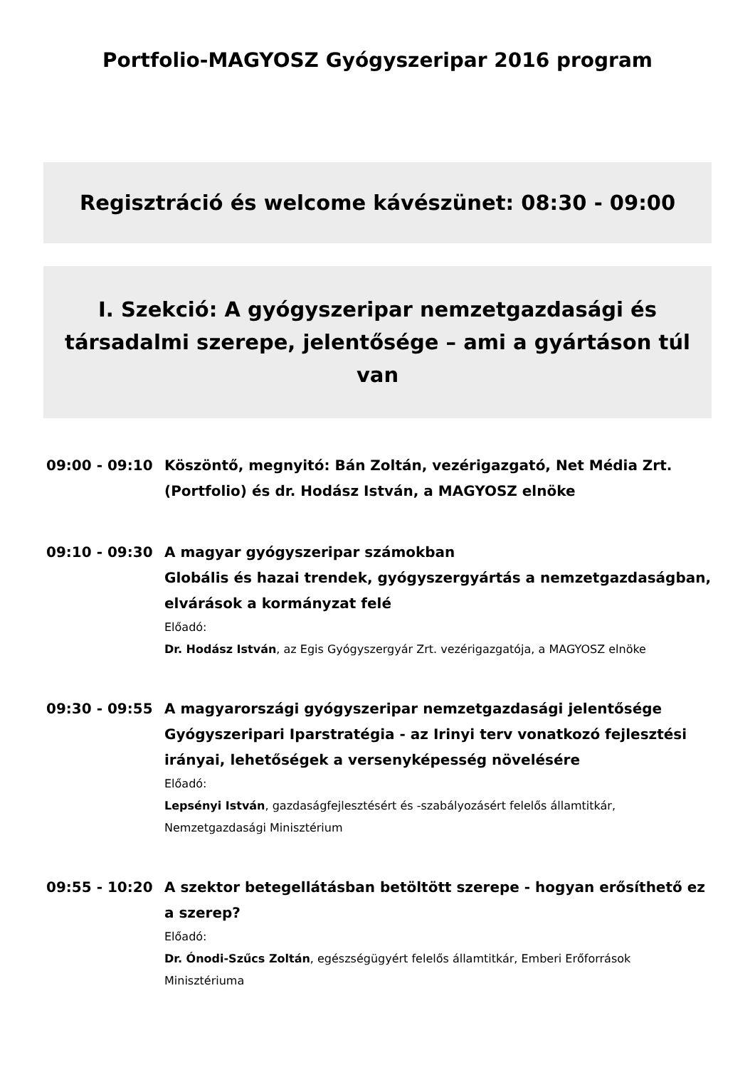Portfolio-MAGYOSZ Gyógyszeripar 2016 program
Regisztráció és welcome kávészünet: 08:30 - 09:00
I. Szekció: A gyógyszeripar nemzetgazdasági és társadalmi szerepe, jelentősége – ami a gyártáson túl van
09:00 - 09:10 Köszöntő, megnyitó: Bán Zoltán, vezérigazgató, Net Média Zrt. (Portfolio) és dr. Hodász István, a MAGYOSZ elnöke
09:10 - 09:30 A magyar gyógyszeripar számokban
Globális és hazai trendek, gyógyszergyártás a nemzetgazdaságban, elvárások a kormányzat felé
Előadó:
Dr. Hodász István, az Egis Gyógyszergyár Zrt. vezérigazgatója, a MAGYOSZ elnöke
09:30 - 09:55 A magyarországi gyógyszeripar nemzetgazdasági jelentősége
Gyógyszeripari Iparstratégia - az Irinyi terv vonatkozó fejlesztési irányai, lehetőségek a versenyképesség növelésére
Előadó:
Lepsényi István, gazdaságfejlesztésért és -szabályozásért felelős államtitkár, Nemzetgazdasági Minisztérium
09:55 - 10:20 A szektor betegellátásban betöltött szerepe - hogyan erősíthető ez a szerep?
Előadó:
Dr. Ónodi-Szűcs Zoltán, egészségügyért felelős államtitkár, Emberi Erőforrások Minisztériuma